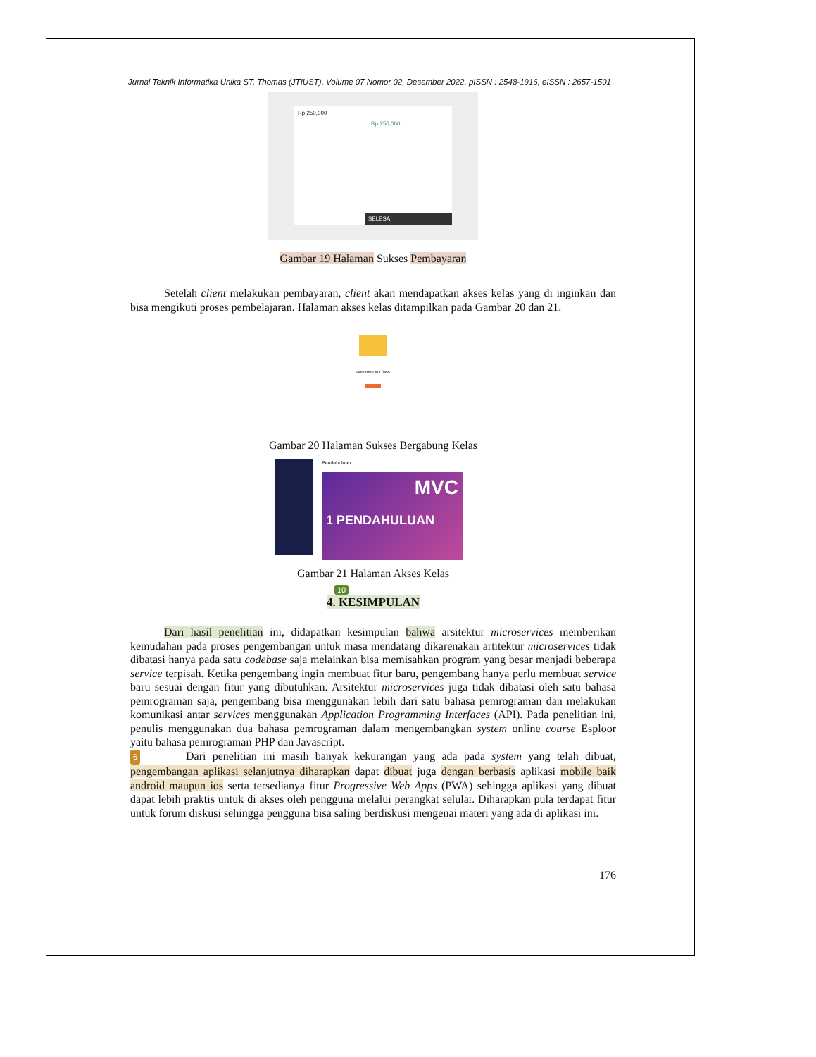Jurnal Teknik Informatika Unika ST. Thomas (JTIUST), Volume 07 Nomor 02, Desember 2022, pISSN : 2548-1916, eISSN : 2657-1501
Rp 250,000
Rp 250,000
SELESAI
Gambar 19 Halaman Sukses Pembayaran
Setelah client melakukan pembayaran, client akan mendapatkan akses kelas yang di inginkan dan bisa mengikuti proses pembelajaran. Halaman akses kelas ditampilkan pada Gambar 20 dan 21.
Welcome to Class
Gambar 20 Halaman Sukses Bergabung Kelas
Pendahuluan
MVC
1 PENDAHULUAN
Gambar 21 Halaman Akses Kelas
10
4. KESIMPULAN
Dari hasil penelitian ini, didapatkan kesimpulan bahwa arsitektur microservices memberikan kemudahan pada proses pengembangan untuk masa mendatang dikarenakan artitektur microservices tidak dibatasi hanya pada satu codebase saja melainkan bisa memisahkan program yang besar menjadi beberapa service terpisah. Ketika pengembang ingin membuat fitur baru, pengembang hanya perlu membuat service baru sesuai dengan fitur yang dibutuhkan. Arsitektur microservices juga tidak dibatasi oleh satu bahasa pemrograman saja, pengembang bisa menggunakan lebih dari satu bahasa pemrograman dan melakukan komunikasi antar services menggunakan Application Programming Interfaces (API). Pada penelitian ini, penulis menggunakan dua bahasa pemrograman dalam mengembangkan system online course Esploor yaitu bahasa pemrograman PHP dan Javascript.
6 Dari penelitian ini masih banyak kekurangan yang ada pada system yang telah dibuat, pengembangan aplikasi selanjutnya diharapkan dapat dibuat juga dengan berbasis aplikasi mobile baik android maupun ios serta tersedianya fitur Progressive Web Apps (PWA) sehingga aplikasi yang dibuat dapat lebih praktis untuk di akses oleh pengguna melalui perangkat selular. Diharapkan pula terdapat fitur untuk forum diskusi sehingga pengguna bisa saling berdiskusi mengenai materi yang ada di aplikasi ini.
176